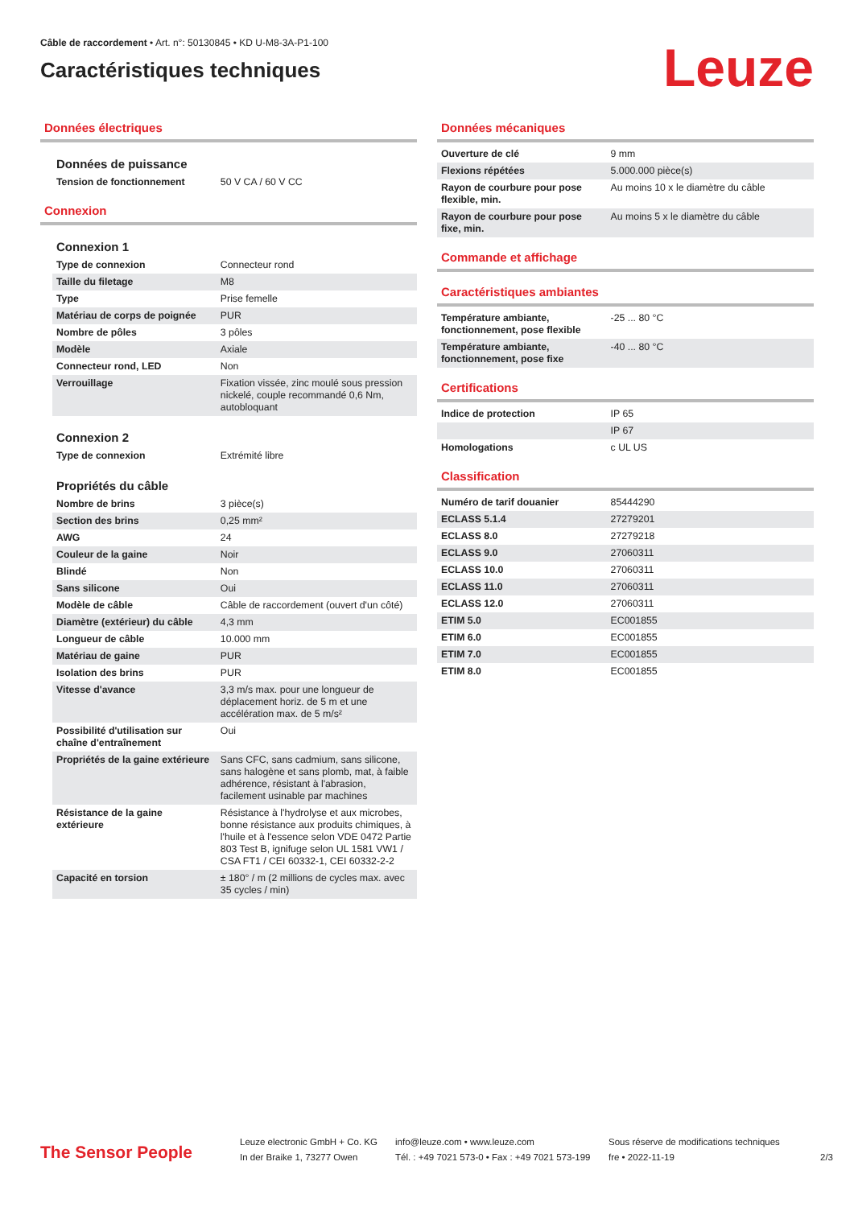Câble de raccordement • Art. n°: 50130845 • KD U-M8-3A-P1-100
Caractéristiques techniques
Leuze
Données électriques
Données de puissance
| Tension de fonctionnement | 50 V CA / 60 V CC |
Connexion
Connexion 1
| Type de connexion | Connecteur rond |
| Taille du filetage | M8 |
| Type | Prise femelle |
| Matériau de corps de poignée | PUR |
| Nombre de pôles | 3 pôles |
| Modèle | Axiale |
| Connecteur rond, LED | Non |
| Verrouillage | Fixation vissée, zinc moulé sous pression nickelé, couple recommandé 0,6 Nm, autobloquant |
Connexion 2
| Type de connexion | Extrémité libre |
Propriétés du câble
| Nombre de brins | 3 pièce(s) |
| Section des brins | 0,25 mm² |
| AWG | 24 |
| Couleur de la gaine | Noir |
| Blindé | Non |
| Sans silicone | Oui |
| Modèle de câble | Câble de raccordement (ouvert d'un côté) |
| Diamètre (extérieur) du câble | 4,3 mm |
| Longueur de câble | 10.000 mm |
| Matériau de gaine | PUR |
| Isolation des brins | PUR |
| Vitesse d'avance | 3,3 m/s max. pour une longueur de déplacement horiz. de 5 m et une accélération max. de 5 m/s² |
| Possibilité d'utilisation sur chaîne d'entraînement | Oui |
| Propriétés de la gaine extérieure | Sans CFC, sans cadmium, sans silicone, sans halogène et sans plomb, mat, à faible adhérence, résistant à l'abrasion, facilement usinable par machines |
| Résistance de la gaine extérieure | Résistance à l'hydrolyse et aux microbes, bonne résistance aux produits chimiques, à l'huile et à l'essence selon VDE 0472 Partie 803 Test B, ignifuge selon UL 1581 VW1 / CSA FT1 / CEI 60332-1, CEI 60332-2-2 |
| Capacité en torsion | ± 180° / m (2 millions de cycles max. avec 35 cycles / min) |
Données mécaniques
| Ouverture de clé | 9 mm |
| Flexions répétées | 5.000.000 pièce(s) |
| Rayon de courbure pour pose flexible, min. | Au moins 10 x le diamètre du câble |
| Rayon de courbure pour pose fixe, min. | Au moins 5 x le diamètre du câble |
Commande et affichage
Caractéristiques ambiantes
| Température ambiante, fonctionnement, pose flexible | -25 ... 80 °C |
| Température ambiante, fonctionnement, pose fixe | -40 ... 80 °C |
Certifications
| Indice de protection | IP 65 |
| | IP 67 |
| Homologations | c UL US |
Classification
| Numéro de tarif douanier | 85444290 |
| ECLASS 5.1.4 | 27279201 |
| ECLASS 8.0 | 27279218 |
| ECLASS 9.0 | 27060311 |
| ECLASS 10.0 | 27060311 |
| ECLASS 11.0 | 27060311 |
| ECLASS 12.0 | 27060311 |
| ETIM 5.0 | EC001855 |
| ETIM 6.0 | EC001855 |
| ETIM 7.0 | EC001855 |
| ETIM 8.0 | EC001855 |
The Sensor People
Leuze electronic GmbH + Co. KG
In der Braike 1, 73277 Owen
info@leuze.com • www.leuze.com
Tél. : +49 7021 573-0 • Fax : +49 7021 573-199
Sous réserve de modifications techniques
fre • 2022-11-19
2/3